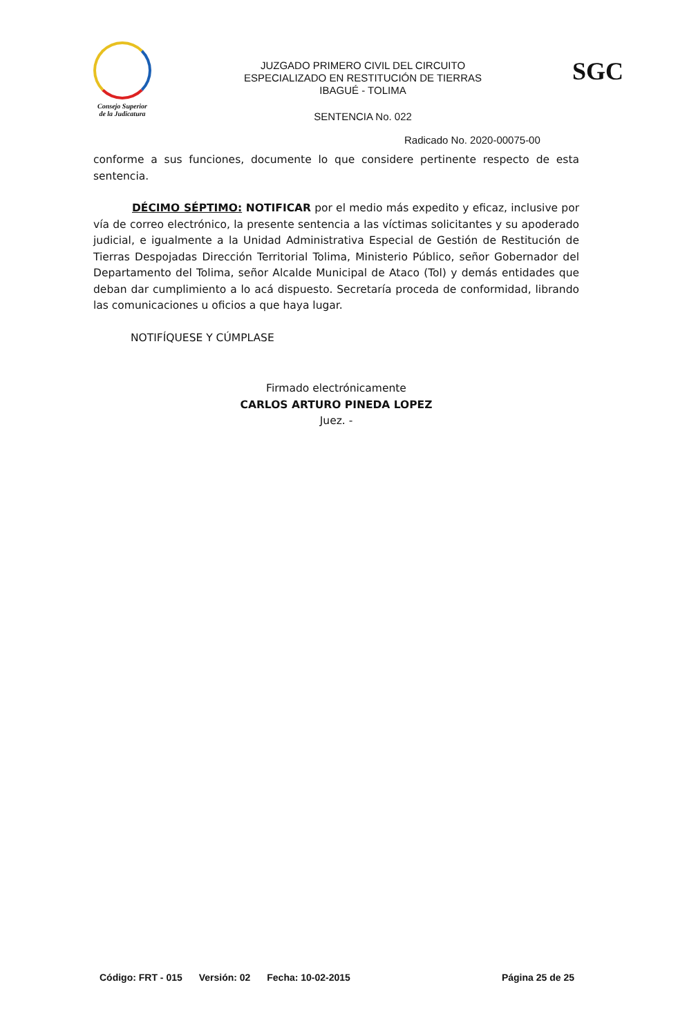Consejo Superior
de la Judicatura
JUZGADO PRIMERO CIVIL DEL CIRCUITO
ESPECIALIZADO EN RESTITUCIÓN DE TIERRAS
IBAGUÉ - TOLIMA
SGC
SENTENCIA No. 022
Radicado No. 2020-00075-00
conforme a sus funciones, documente lo que considere pertinente respecto de esta sentencia.
DÉCIMO SÉPTIMO: NOTIFICAR por el medio más expedito y eficaz, inclusive por vía de correo electrónico, la presente sentencia a las víctimas solicitantes y su apoderado judicial, e igualmente a la Unidad Administrativa Especial de Gestión de Restitución de Tierras Despojadas Dirección Territorial Tolima, Ministerio Público, señor Gobernador del Departamento del Tolima, señor Alcalde Municipal de Ataco (Tol) y demás entidades que deban dar cumplimiento a lo acá dispuesto. Secretaría proceda de conformidad, librando las comunicaciones u oficios a que haya lugar.
NOTIFÍQUESE Y CÚMPLASE
Firmado electrónicamente
CARLOS ARTURO PINEDA LOPEZ
Juez. -
Código: FRT - 015 Versión: 02 Fecha: 10-02-2015 Página 25 de 25